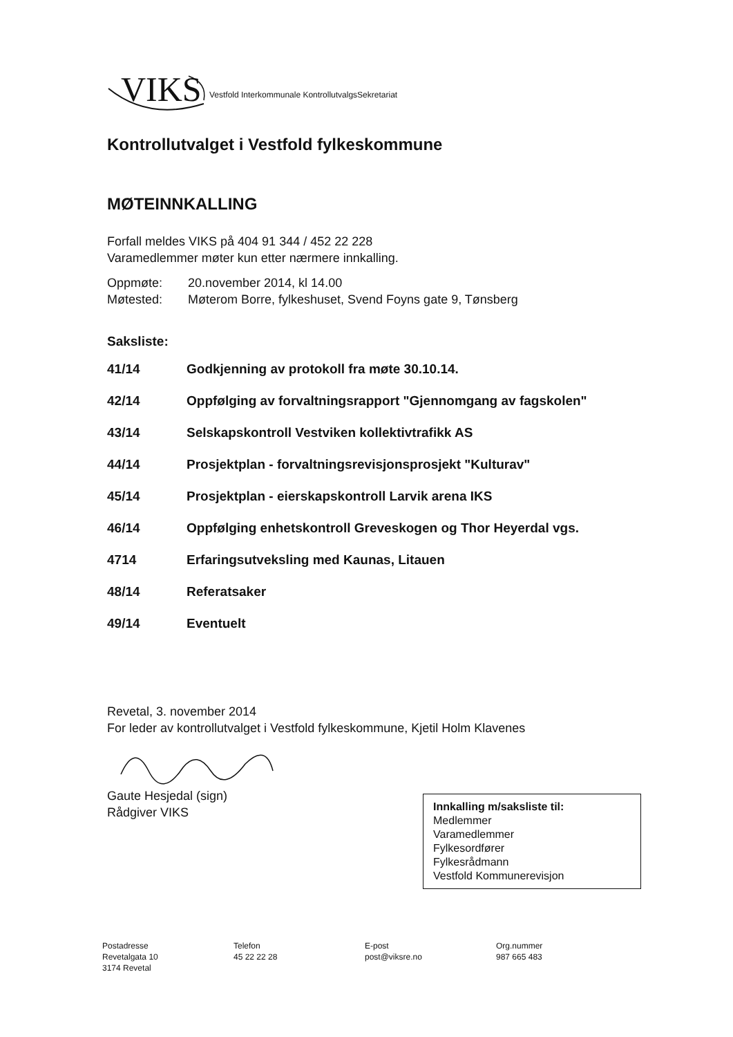VIKS Vestfold Interkommunale KontrollutvalgsSekretariat
Kontrollutvalget i Vestfold fylkeskommune
MØTEINNKALLING
Forfall meldes VIKS på 404 91 344 / 452 22 228
Varamedlemmer møter kun etter nærmere innkalling.
Oppmøte: 20.november 2014, kl 14.00
Møtested: Møterom Borre, fylkeshuset, Svend Foyns gate 9, Tønsberg
Saksliste:
41/14 Godkjenning av protokoll fra møte 30.10.14.
42/14 Oppfølging av forvaltningsrapport "Gjennomgang av fagskolen"
43/14 Selskapskontroll Vestviken kollektivtrafikk AS
44/14 Prosjektplan - forvaltningsrevisjonsprosjekt "Kulturav"
45/14 Prosjektplan - eierskapskontroll Larvik arena IKS
46/14 Oppfølging enhetskontroll Greveskogen og Thor Heyerdal vgs.
4714 Erfaringsutveksling med Kaunas, Litauen
48/14 Referatsaker
49/14 Eventuelt
Revetal, 3. november 2014
For leder av kontrollutvalget i Vestfold fylkeskommune, Kjetil Holm Klavenes
Gaute Hesjedal (sign)
Rådgiver VIKS
Innkalling m/saksliste til:
Medlemmer
Varamedlemmer
Fylkesordfører
Fylkesrådmann
Vestfold Kommunerevisjon
Postadresse
Revetalgata 10
3174 Revetal
Telefon
45 22 22 28
E-post
post@viksre.no
Org.nummer
987 665 483